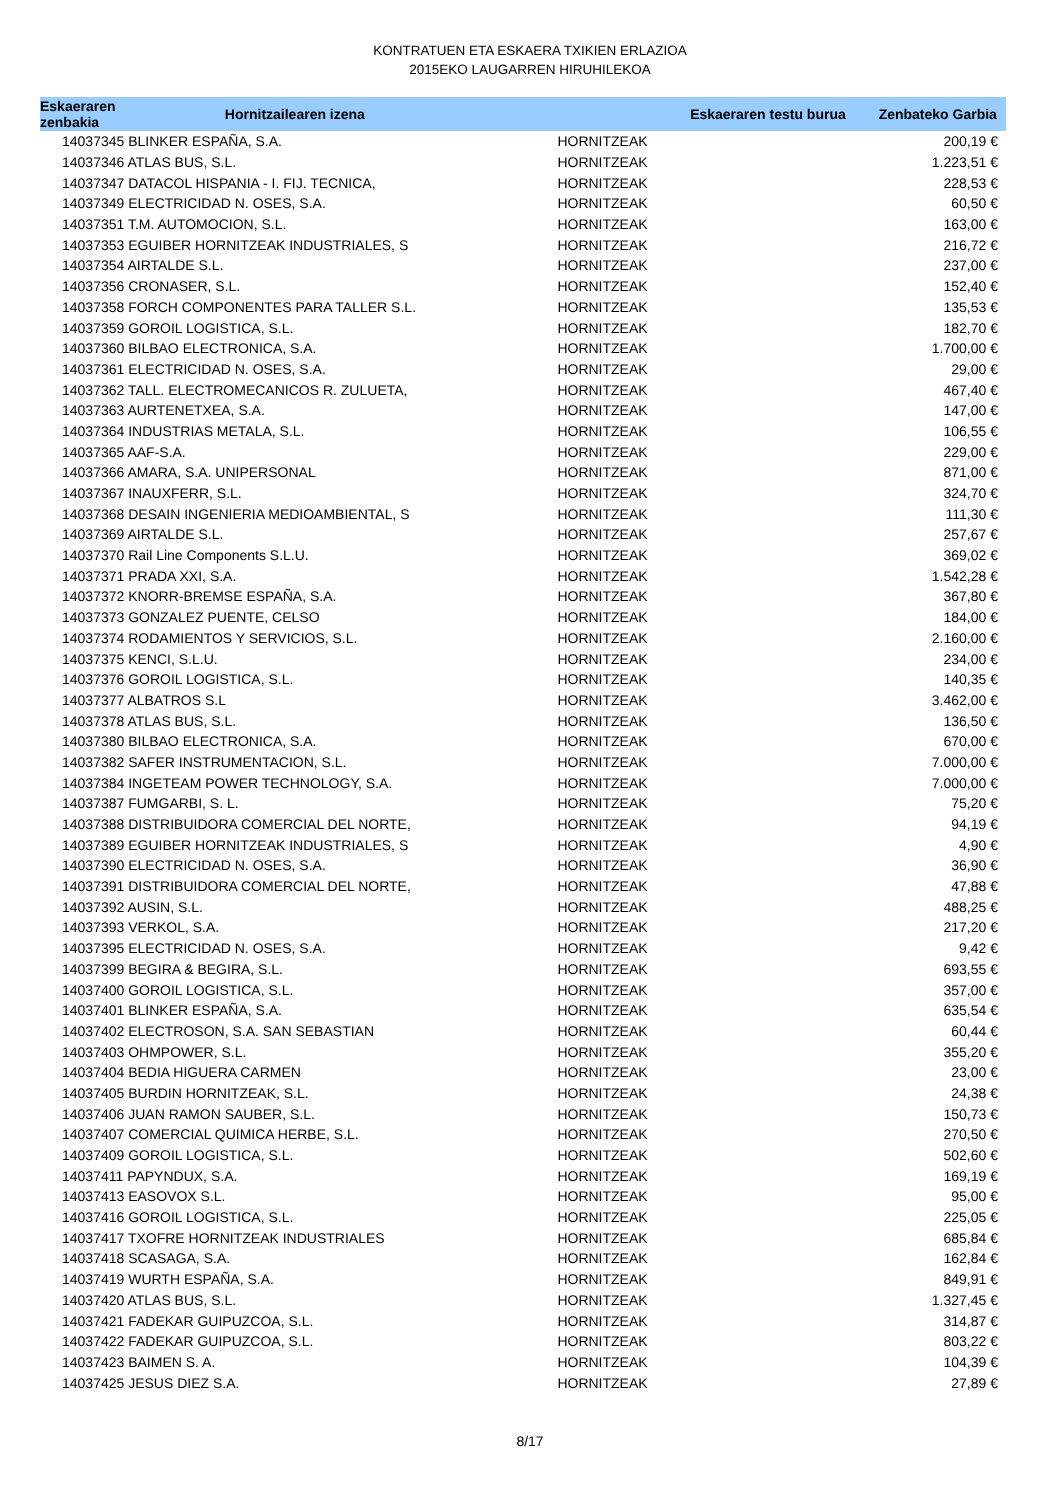KONTRATUEN ETA ESKAERA TXIKIEN ERLAZIOA
2015EKO LAUGARREN HIRUHILEKOA
| Eskaeraren zenbakia | Hornitzailearen izena | | Eskaeraren testu burua | Zenbateko Garbia |
| --- | --- | --- | --- | --- |
| 14037345 BLINKER ESPAÑA, S.A. | | HORNITZEAK | | 200,19 € |
| 14037346 ATLAS BUS, S.L. | | HORNITZEAK | | 1.223,51 € |
| 14037347 DATACOL HISPANIA - I. FIJ. TECNICA, | | HORNITZEAK | | 228,53 € |
| 14037349 ELECTRICIDAD N. OSES, S.A. | | HORNITZEAK | | 60,50 € |
| 14037351 T.M. AUTOMOCION, S.L. | | HORNITZEAK | | 163,00 € |
| 14037353 EGUIBER HORNITZEAK INDUSTRIALES, S | | HORNITZEAK | | 216,72 € |
| 14037354 AIRTALDE S.L. | | HORNITZEAK | | 237,00 € |
| 14037356 CRONASER, S.L. | | HORNITZEAK | | 152,40 € |
| 14037358 FORCH COMPONENTES PARA TALLER S.L. | | HORNITZEAK | | 135,53 € |
| 14037359 GOROIL LOGISTICA, S.L. | | HORNITZEAK | | 182,70 € |
| 14037360 BILBAO ELECTRONICA, S.A. | | HORNITZEAK | | 1.700,00 € |
| 14037361 ELECTRICIDAD N. OSES, S.A. | | HORNITZEAK | | 29,00 € |
| 14037362 TALL. ELECTROMECANICOS R. ZULUETA, | | HORNITZEAK | | 467,40 € |
| 14037363 AURTENETXEA, S.A. | | HORNITZEAK | | 147,00 € |
| 14037364 INDUSTRIAS METALA, S.L. | | HORNITZEAK | | 106,55 € |
| 14037365 AAF-S.A. | | HORNITZEAK | | 229,00 € |
| 14037366 AMARA, S.A. UNIPERSONAL | | HORNITZEAK | | 871,00 € |
| 14037367 INAUXFERR, S.L. | | HORNITZEAK | | 324,70 € |
| 14037368 DESAIN INGENIERIA MEDIOAMBIENTAL, S | | HORNITZEAK | | 111,30 € |
| 14037369 AIRTALDE S.L. | | HORNITZEAK | | 257,67 € |
| 14037370 Rail Line Components S.L.U. | | HORNITZEAK | | 369,02 € |
| 14037371 PRADA XXI, S.A. | | HORNITZEAK | | 1.542,28 € |
| 14037372 KNORR-BREMSE ESPAÑA, S.A. | | HORNITZEAK | | 367,80 € |
| 14037373 GONZALEZ PUENTE, CELSO | | HORNITZEAK | | 184,00 € |
| 14037374 RODAMIENTOS Y SERVICIOS, S.L. | | HORNITZEAK | | 2.160,00 € |
| 14037375 KENCI, S.L.U. | | HORNITZEAK | | 234,00 € |
| 14037376 GOROIL LOGISTICA, S.L. | | HORNITZEAK | | 140,35 € |
| 14037377 ALBATROS S.L | | HORNITZEAK | | 3.462,00 € |
| 14037378 ATLAS BUS, S.L. | | HORNITZEAK | | 136,50 € |
| 14037380 BILBAO ELECTRONICA, S.A. | | HORNITZEAK | | 670,00 € |
| 14037382 SAFER INSTRUMENTACION, S.L. | | HORNITZEAK | | 7.000,00 € |
| 14037384 INGETEAM POWER TECHNOLOGY, S.A. | | HORNITZEAK | | 7.000,00 € |
| 14037387 FUMGARBI, S. L. | | HORNITZEAK | | 75,20 € |
| 14037388 DISTRIBUIDORA COMERCIAL DEL NORTE, | | HORNITZEAK | | 94,19 € |
| 14037389 EGUIBER HORNITZEAK INDUSTRIALES, S | | HORNITZEAK | | 4,90 € |
| 14037390 ELECTRICIDAD N. OSES, S.A. | | HORNITZEAK | | 36,90 € |
| 14037391 DISTRIBUIDORA COMERCIAL DEL NORTE, | | HORNITZEAK | | 47,88 € |
| 14037392 AUSIN, S.L. | | HORNITZEAK | | 488,25 € |
| 14037393 VERKOL, S.A. | | HORNITZEAK | | 217,20 € |
| 14037395 ELECTRICIDAD N. OSES, S.A. | | HORNITZEAK | | 9,42 € |
| 14037399 BEGIRA & BEGIRA, S.L. | | HORNITZEAK | | 693,55 € |
| 14037400 GOROIL LOGISTICA, S.L. | | HORNITZEAK | | 357,00 € |
| 14037401 BLINKER ESPAÑA, S.A. | | HORNITZEAK | | 635,54 € |
| 14037402 ELECTROSON, S.A. SAN SEBASTIAN | | HORNITZEAK | | 60,44 € |
| 14037403 OHMPOWER, S.L. | | HORNITZEAK | | 355,20 € |
| 14037404 BEDIA HIGUERA CARMEN | | HORNITZEAK | | 23,00 € |
| 14037405 BURDIN HORNITZEAK, S.L. | | HORNITZEAK | | 24,38 € |
| 14037406 JUAN RAMON SAUBER, S.L. | | HORNITZEAK | | 150,73 € |
| 14037407 COMERCIAL QUIMICA HERBE, S.L. | | HORNITZEAK | | 270,50 € |
| 14037409 GOROIL LOGISTICA, S.L. | | HORNITZEAK | | 502,60 € |
| 14037411 PAPYNDUX, S.A. | | HORNITZEAK | | 169,19 € |
| 14037413 EASOVOX S.L. | | HORNITZEAK | | 95,00 € |
| 14037416 GOROIL LOGISTICA, S.L. | | HORNITZEAK | | 225,05 € |
| 14037417 TXOFRE HORNITZEAK INDUSTRIALES | | HORNITZEAK | | 685,84 € |
| 14037418 SCASAGA, S.A. | | HORNITZEAK | | 162,84 € |
| 14037419 WURTH ESPAÑA, S.A. | | HORNITZEAK | | 849,91 € |
| 14037420 ATLAS BUS, S.L. | | HORNITZEAK | | 1.327,45 € |
| 14037421 FADEKAR GUIPUZCOA, S.L. | | HORNITZEAK | | 314,87 € |
| 14037422 FADEKAR GUIPUZCOA, S.L. | | HORNITZEAK | | 803,22 € |
| 14037423 BAIMEN S. A. | | HORNITZEAK | | 104,39 € |
| 14037425 JESUS DIEZ S.A. | | HORNITZEAK | | 27,89 € |
8/17